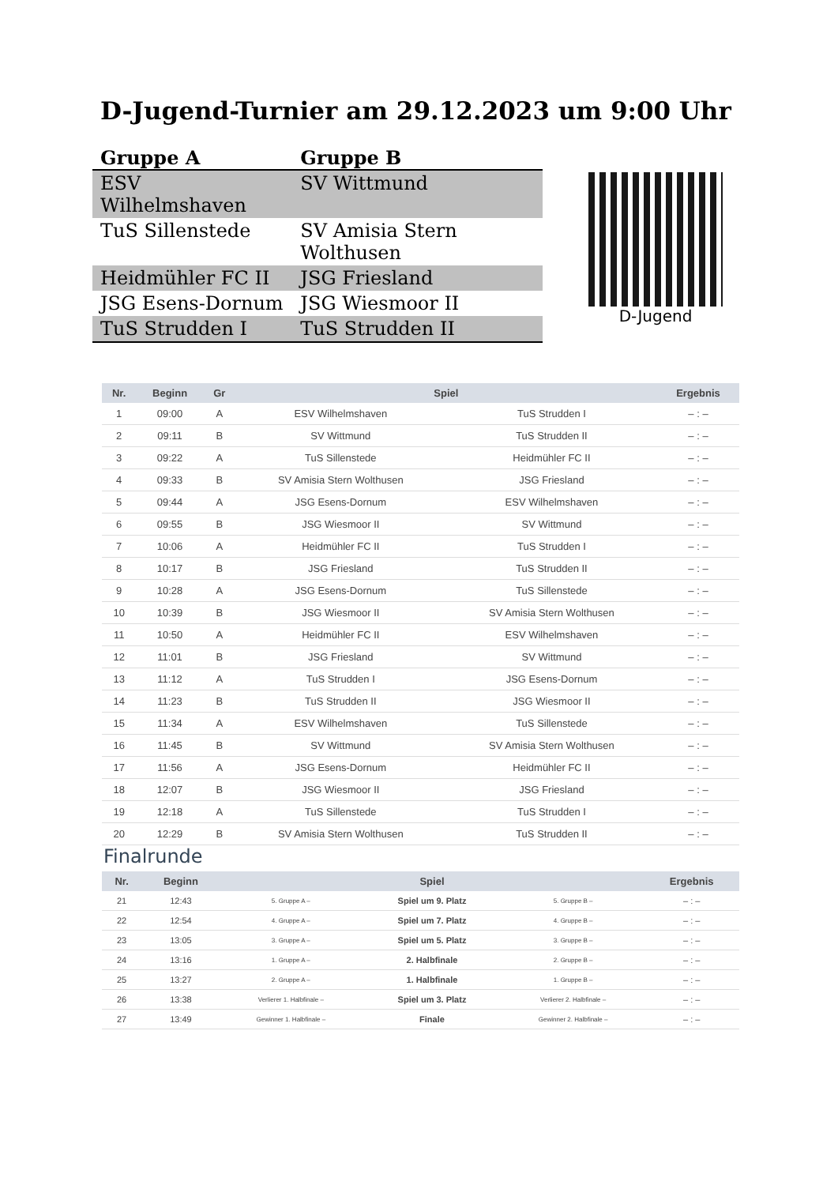D-Jugend-Turnier am 29.12.2023 um 9:00 Uhr
| Gruppe A | Gruppe B |
| --- | --- |
| ESV Wilhelmshaven | SV Wittmund |
| TuS Sillenstede | SV Amisia Stern Wolthusen |
| Heidmühler FC II | JSG Friesland |
| JSG Esens-Dornum | JSG Wiesmoor II |
| TuS Strudden I | TuS Strudden II |
D-Jugend
| Nr. | Beginn | Gr | Spiel | | Ergebnis |
| --- | --- | --- | --- | --- | --- |
| 1 | 09:00 | A | ESV Wilhelmshaven | TuS Strudden I | – : – |
| 2 | 09:11 | B | SV Wittmund | TuS Strudden II | – : – |
| 3 | 09:22 | A | TuS Sillenstede | Heidmühler FC II | – : – |
| 4 | 09:33 | B | SV Amisia Stern Wolthusen | JSG Friesland | – : – |
| 5 | 09:44 | A | JSG Esens-Dornum | ESV Wilhelmshaven | – : – |
| 6 | 09:55 | B | JSG Wiesmoor II | SV Wittmund | – : – |
| 7 | 10:06 | A | Heidmühler FC II | TuS Strudden I | – : – |
| 8 | 10:17 | B | JSG Friesland | TuS Strudden II | – : – |
| 9 | 10:28 | A | JSG Esens-Dornum | TuS Sillenstede | – : – |
| 10 | 10:39 | B | JSG Wiesmoor II | SV Amisia Stern Wolthusen | – : – |
| 11 | 10:50 | A | Heidmühler FC II | ESV Wilhelmshaven | – : – |
| 12 | 11:01 | B | JSG Friesland | SV Wittmund | – : – |
| 13 | 11:12 | A | TuS Strudden I | JSG Esens-Dornum | – : – |
| 14 | 11:23 | B | TuS Strudden II | JSG Wiesmoor II | – : – |
| 15 | 11:34 | A | ESV Wilhelmshaven | TuS Sillenstede | – : – |
| 16 | 11:45 | B | SV Wittmund | SV Amisia Stern Wolthusen | – : – |
| 17 | 11:56 | A | JSG Esens-Dornum | Heidmühler FC II | – : – |
| 18 | 12:07 | B | JSG Wiesmoor II | JSG Friesland | – : – |
| 19 | 12:18 | A | TuS Sillenstede | TuS Strudden I | – : – |
| 20 | 12:29 | B | SV Amisia Stern Wolthusen | TuS Strudden II | – : – |
Finalrunde
| Nr. | Beginn | Spiel | | | Ergebnis |
| --- | --- | --- | --- | --- | --- |
| 21 | 12:43 | 5. Gruppe A – | Spiel um 9. Platz | 5. Gruppe B – | – : – |
| 22 | 12:54 | 4. Gruppe A – | Spiel um 7. Platz | 4. Gruppe B – | – : – |
| 23 | 13:05 | 3. Gruppe A – | Spiel um 5. Platz | 3. Gruppe B – | – : – |
| 24 | 13:16 | 1. Gruppe A – | 2. Halbfinale | 2. Gruppe B – | – : – |
| 25 | 13:27 | 2. Gruppe A – | 1. Halbfinale | 1. Gruppe B – | – : – |
| 26 | 13:38 | Verlierer 1. Halbfinale – | Spiel um 3. Platz | Verlierer 2. Halbfinale – | – : – |
| 27 | 13:49 | Gewinner 1. Halbfinale – | Finale | Gewinner 2. Halbfinale – | – : – |